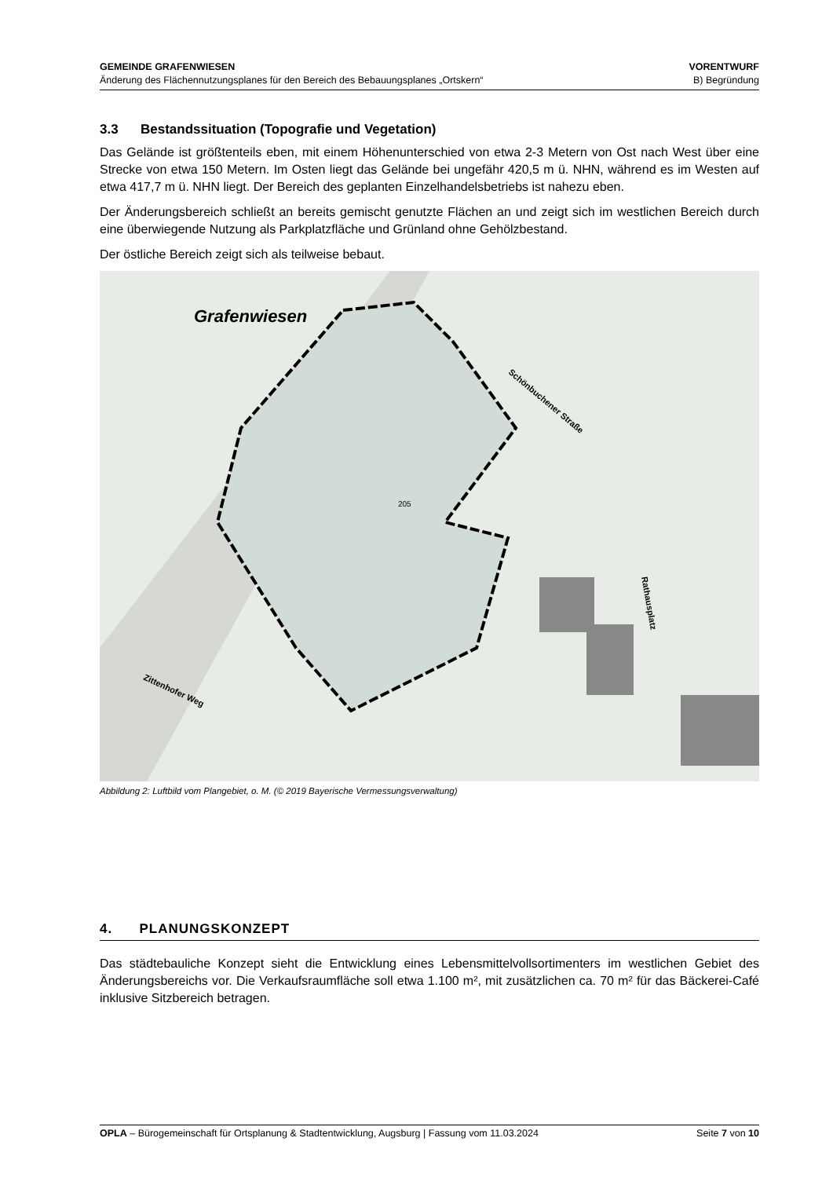GEMEINDE GRAFENWIESEN
Änderung des Flächennutzungsplanes für den Bereich des Bebauungsplanes „Ortskern“
VORENTWURF
B) Begründung
3.3 Bestandssituation (Topografie und Vegetation)
Das Gelände ist größtenteils eben, mit einem Höhenunterschied von etwa 2-3 Metern von Ost nach West über eine Strecke von etwa 150 Metern. Im Osten liegt das Gelände bei ungefähr 420,5 m ü. NHN, während es im Westen auf etwa 417,7 m ü. NHN liegt. Der Bereich des geplanten Einzelhandelsbetriebs ist nahezu eben.
Der Änderungsbereich schließt an bereits gemischt genutzte Flächen an und zeigt sich im westlichen Bereich durch eine überwiegende Nutzung als Parkplatzfläche und Grünland ohne Gehölzbestand.
Der östliche Bereich zeigt sich als teilweise bebaut.
Grafenwiesen
Schönbuchener Straße
Rathausplatz
Zittenhofer Weg
205
Abbildung 2: Luftbild vom Plangebiet, o. M. (© 2019 Bayerische Vermessungsverwaltung)
4. PLANUNGSKONZEPT
Das städtebauliche Konzept sieht die Entwicklung eines Lebensmittelvollsortimenters im westlichen Gebiet des Änderungsbereichs vor. Die Verkaufsraumfläche soll etwa 1.100 m², mit zusätzlichen ca. 70 m² für das Bäckerei-Café inklusive Sitzbereich betragen.
OPLA – Bürogemeinschaft für Ortsplanung & Stadtentwicklung, Augsburg | Fassung vom 11.03.2024
Seite 7 von 10